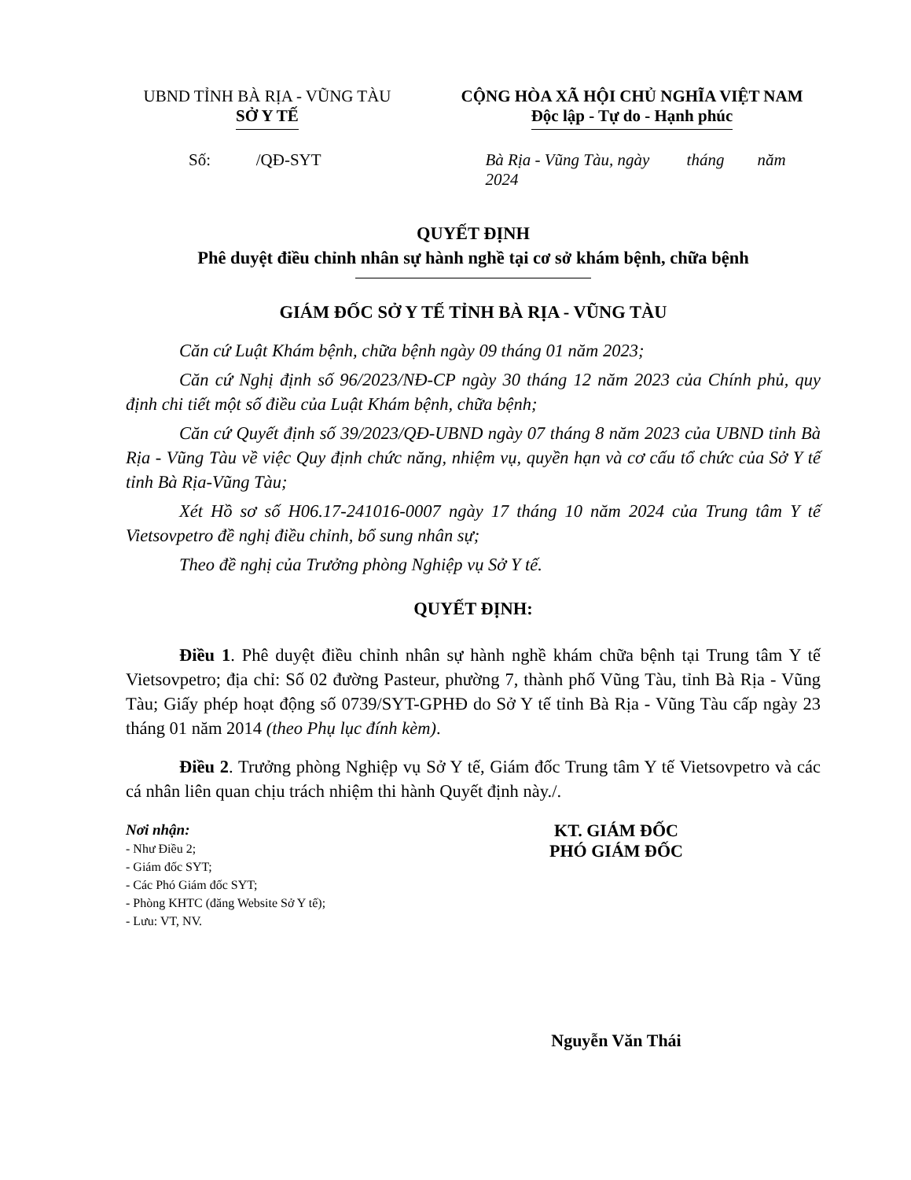UBND TỈNH BÀ RỊA - VŨNG TÀU
SỞ Y TẾ
CỘNG HÒA XÃ HỘI CHỦ NGHĨA VIỆT NAM
Độc lập - Tự do - Hạnh phúc
Số: /QĐ-SYT Bà Rịa - Vũng Tàu, ngày tháng năm 2024
QUYẾT ĐỊNH
Phê duyệt điều chỉnh nhân sự hành nghề tại cơ sở khám bệnh, chữa bệnh
GIÁM ĐỐC SỞ Y TẾ TỈNH BÀ RỊA - VŨNG TÀU
Căn cứ Luật Khám bệnh, chữa bệnh ngày 09 tháng 01 năm 2023;
Căn cứ Nghị định số 96/2023/NĐ-CP ngày 30 tháng 12 năm 2023 của Chính phủ, quy định chi tiết một số điều của Luật Khám bệnh, chữa bệnh;
Căn cứ Quyết định số 39/2023/QĐ-UBND ngày 07 tháng 8 năm 2023 của UBND tỉnh Bà Rịa - Vũng Tàu về việc Quy định chức năng, nhiệm vụ, quyền hạn và cơ cấu tổ chức của Sở Y tế tỉnh Bà Rịa-Vũng Tàu;
Xét Hồ sơ số H06.17-241016-0007 ngày 17 tháng 10 năm 2024 của Trung tâm Y tế Vietsovpetro đề nghị điều chỉnh, bổ sung nhân sự;
Theo đề nghị của Trưởng phòng Nghiệp vụ Sở Y tế.
QUYẾT ĐỊNH:
Điều 1. Phê duyệt điều chỉnh nhân sự hành nghề khám chữa bệnh tại Trung tâm Y tế Vietsovpetro; địa chỉ: Số 02 đường Pasteur, phường 7, thành phố Vũng Tàu, tỉnh Bà Rịa - Vũng Tàu; Giấy phép hoạt động số 0739/SYT-GPHĐ do Sở Y tế tỉnh Bà Rịa - Vũng Tàu cấp ngày 23 tháng 01 năm 2014 (theo Phụ lục đính kèm).
Điều 2. Trưởng phòng Nghiệp vụ Sở Y tế, Giám đốc Trung tâm Y tế Vietsovpetro và các cá nhân liên quan chịu trách nhiệm thi hành Quyết định này./.
Nơi nhận:
- Như Điều 2;
- Giám đốc SYT;
- Các Phó Giám đốc SYT;
- Phòng KHTC (đăng Website Sở Y tế);
- Lưu: VT, NV.
KT. GIÁM ĐỐC
PHÓ GIÁM ĐỐC
Nguyễn Văn Thái